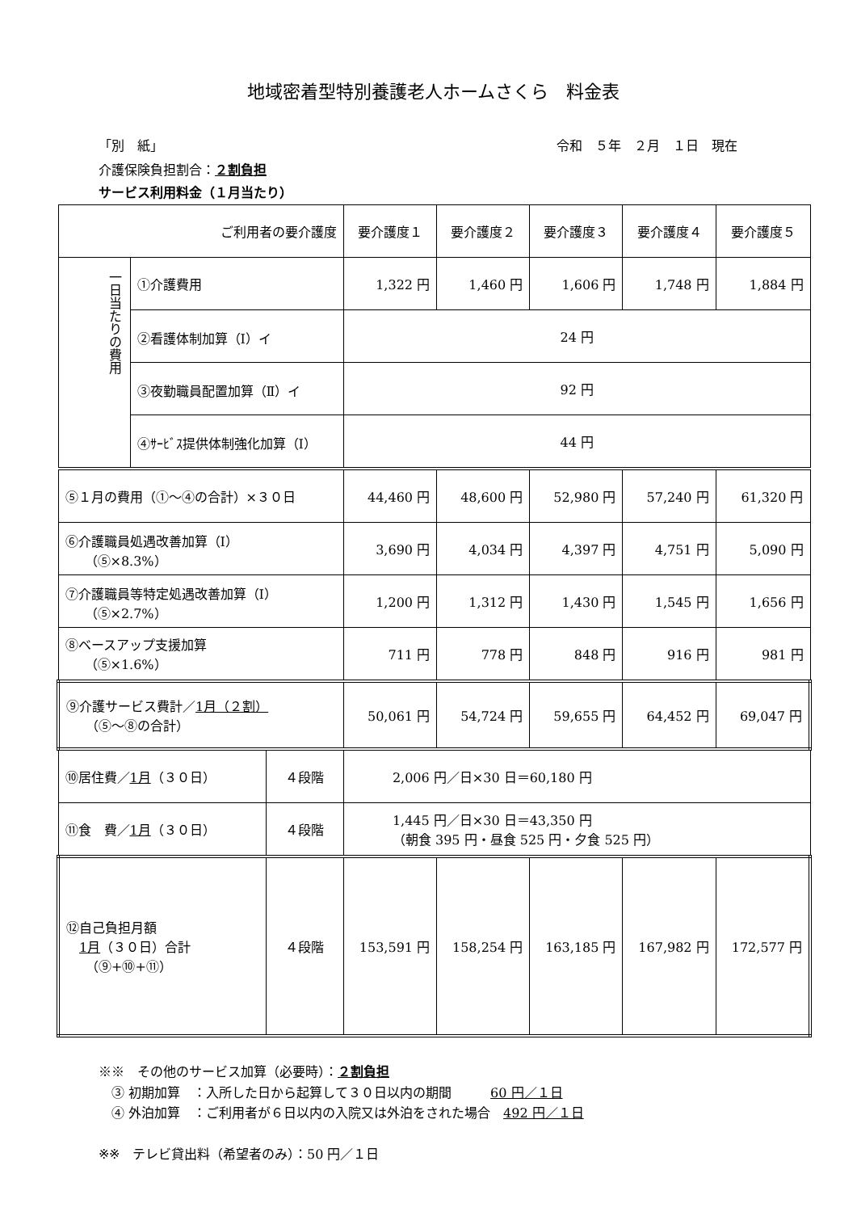地域密着型特別養護老人ホームさくら　料金表
「別　紙」 令和　５年　２月　１日　現在
介護保険負担割合：２割負担
サービス利用料金（１月当たり）
| ご利用者の要介護度 | | | 要介護度１ | 要介護度２ | 要介護度３ | 要介護度４ | 要介護度５ |
| 一日当たりの費用 | ①介護費用 | | 1,322 円 | 1,460 円 | 1,606 円 | 1,748 円 | 1,884 円 |
| | ②看護体制加算（Ⅰ）イ | | 24 円 | | | | |
| | ③夜勤職員配置加算（Ⅱ）イ | | 92 円 | | | | |
| | ④ｻｰﾋﾞｽ提供体制強化加算（Ⅰ） | | 44 円 | | | | |
| ⑤１月の費用（①～④の合計）×３０日 | | | 44,460 円 | 48,600 円 | 52,980 円 | 57,240 円 | 61,320 円 |
| ⑥介護職員処遇改善加算（Ⅰ） （⑤×8.3%） | | | 3,690 円 | 4,034 円 | 4,397 円 | 4,751 円 | 5,090 円 |
| ⑦介護職員等特定処遇改善加算（Ⅰ） （⑤×2.7%） | | | 1,200 円 | 1,312 円 | 1,430 円 | 1,545 円 | 1,656 円 |
| ⑧ベースアップ支援加算 （⑤×1.6%） | | | 711 円 | 778 円 | 848 円 | 916 円 | 981 円 |
| ⑨介護サービス費計／ 1月（２割） （⑤～⑧の合計） | | | 50,061 円 | 54,724 円 | 59,655 円 | 64,452 円 | 69,047 円 |
| ⑩居住費／ 1月 （３０日） | | ４段階 | 2,006 円／日×30 日＝60,180 円 | | | | |
| ⑪食 費／ 1月 （３０日） | | ４段階 | 1,445 円／日×30 日＝43,350 円 （朝食 395 円・昼食 525 円・夕食 525 円） | | | | |
| ⑫自己負担月額 1月 （３０日）合計 （⑨+⑩+⑪） | | ４段階 | 153,591 円 | 158,254 円 | 163,185 円 | 167,982 円 | 172,577 円 |
※※　その他のサービス加算（必要時）：２割負担
　③ 初期加算　：入所した日から起算して３０日以内の期間　　　60 円／１日
　④ 外泊加算　：ご利用者が６日以内の入院又は外泊をされた場合　492 円／１日
※※　テレビ貸出料（希望者のみ）：50 円／１日